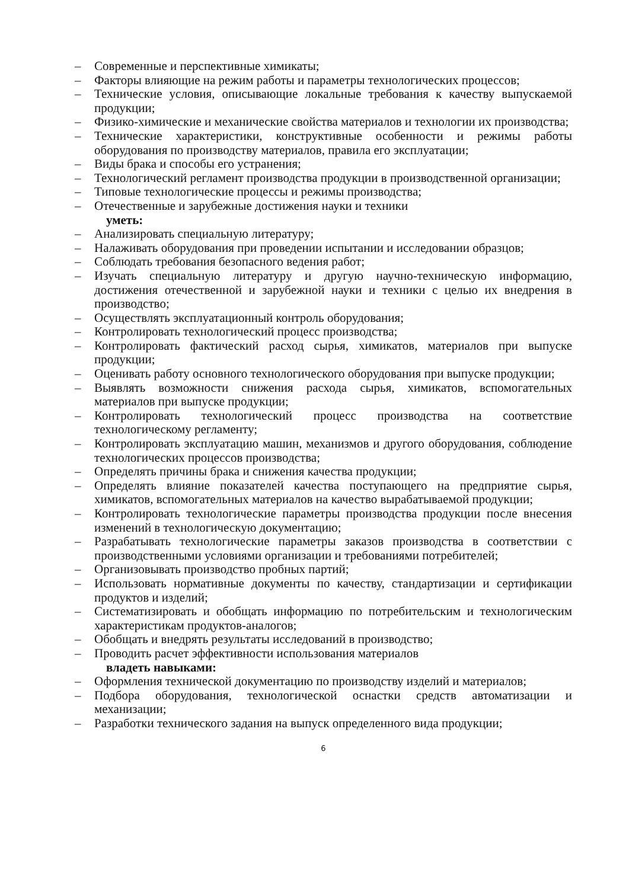– Современные и перспективные химикаты;
– Факторы влияющие на режим работы и параметры технологических процессов;
– Технические условия, описывающие локальные требования к качеству выпускаемой продукции;
– Физико-химические и механические свойства материалов и технологии их производства;
– Технические характеристики, конструктивные особенности и режимы работы оборудования по производству материалов, правила его эксплуатации;
– Виды брака и способы его устранения;
– Технологический регламент производства продукции в производственной организации;
– Типовые технологические процессы и режимы производства;
– Отечественные и зарубежные достижения науки и техники
уметь:
– Анализировать специальную литературу;
– Налаживать оборудования при проведении испытании и исследовании образцов;
– Соблюдать требования безопасного ведения работ;
– Изучать специальную литературу и другую научно-техническую информацию, достижения отечественной и зарубежной науки и техники с целью их внедрения в производство;
– Осуществлять эксплуатационный контроль оборудования;
– Контролировать технологический процесс производства;
– Контролировать фактический расход сырья, химикатов, материалов при выпуске продукции;
– Оценивать работу основного технологического оборудования при выпуске продукции;
– Выявлять возможности снижения расхода сырья, химикатов, вспомогательных материалов при выпуске продукции;
– Контролировать технологический процесс производства на соответствие технологическому регламенту;
– Контролировать эксплуатацию машин, механизмов и другого оборудования, соблюдение технологических процессов производства;
– Определять причины брака и снижения качества продукции;
– Определять влияние показателей качества поступающего на предприятие сырья, химикатов, вспомогательных материалов на качество вырабатываемой продукции;
– Контролировать технологические параметры производства продукции после внесения изменений в технологическую документацию;
– Разрабатывать технологические параметры заказов производства в соответствии с производственными условиями организации и требованиями потребителей;
– Организовывать производство пробных партий;
– Использовать нормативные документы по качеству, стандартизации и сертификации продуктов и изделий;
– Систематизировать и обобщать информацию по потребительским и технологическим характеристикам продуктов-аналогов;
– Обобщать и внедрять результаты исследований в производство;
– Проводить расчет эффективности использования материалов
владеть навыками:
– Оформления технической документацию по производству изделий и материалов;
– Подбора оборудования, технологической оснастки средств автоматизации и механизации;
– Разработки технического задания на выпуск определенного вида продукции;
6